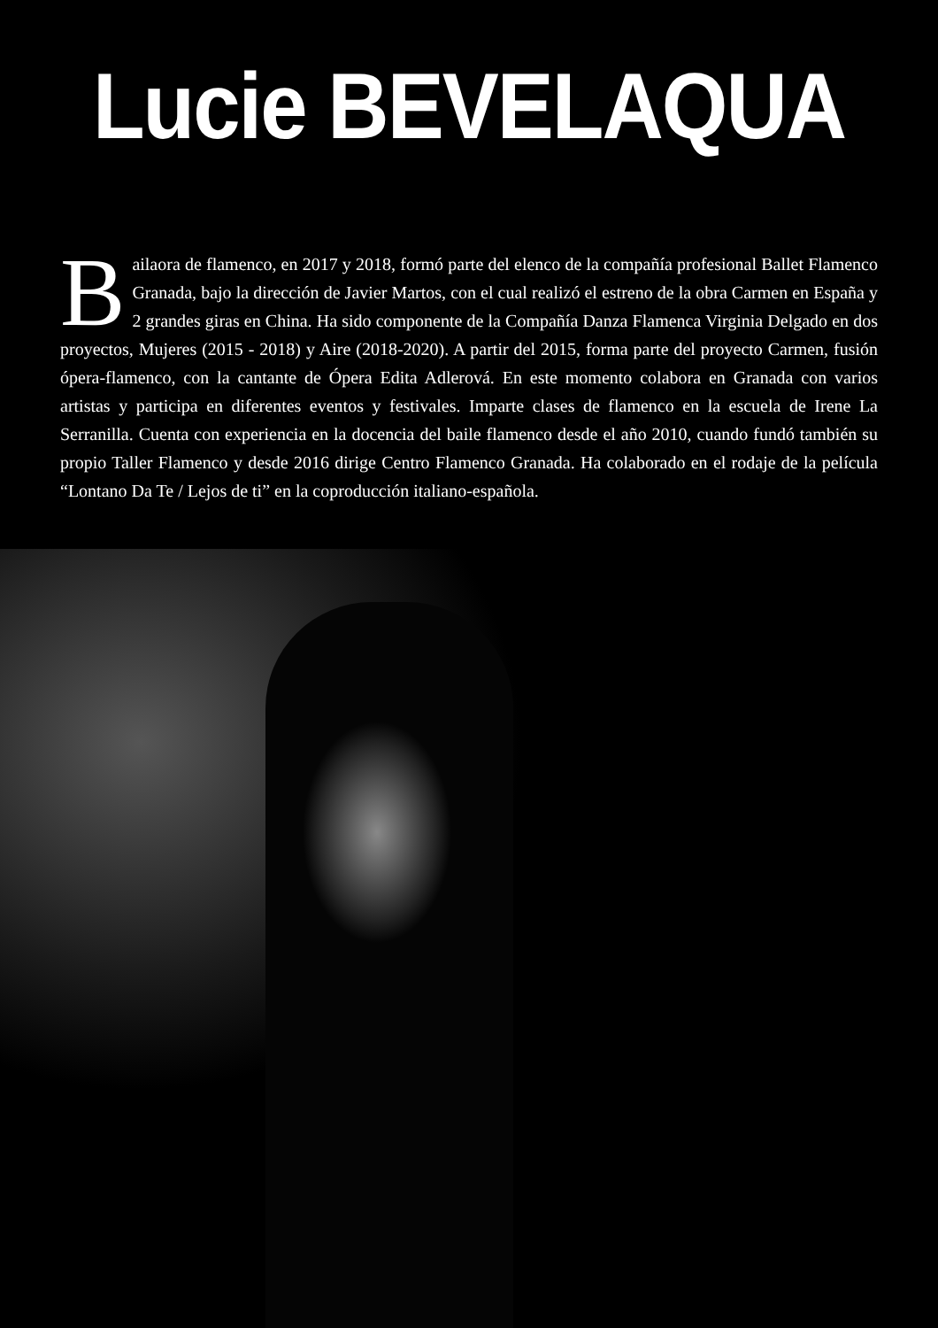Lucie BEVELAQUA
Bailaora de flamenco, en 2017 y 2018, formó parte del elenco de la compañía profesional Ballet Flamenco Granada, bajo la dirección de Javier Martos, con el cual realizó el estreno de la obra Carmen en España y 2 grandes giras en China. Ha sido componente de la Compañía Danza Flamenca Virginia Delgado en dos proyectos, Mujeres (2015 - 2018) y Aire (2018-2020). A partir del 2015, forma parte del proyecto Carmen, fusión ópera-flamenco, con la cantante de Ópera Edita Adlerová. En este momento colabora en Granada con varios artistas y participa en diferentes eventos y festivales. Imparte clases de flamenco en la escuela de Irene La Serranilla. Cuenta con experiencia en la docencia del baile flamenco desde el año 2010, cuando fundó también su propio Taller Flamenco y desde 2016 dirige Centro Flamenco Granada. Ha colaborado en el rodaje de la película “Lontano Da Te / Lejos de ti” en la coproducción italiano-española.